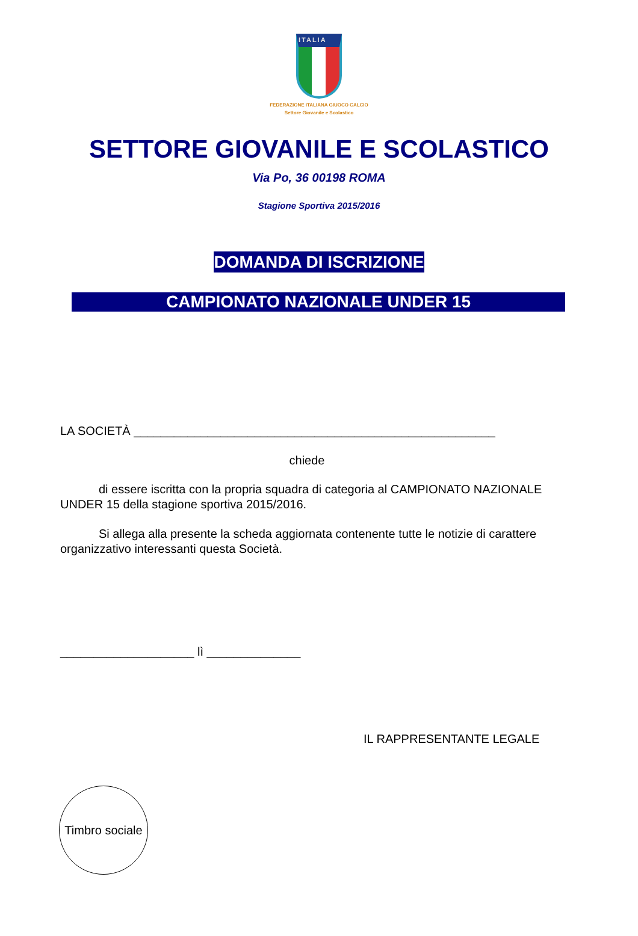ITALIA
FEDERAZIONE ITALIANA GIUOCO CALCIO
Settore Giovanile e Scolastico
SETTORE GIOVANILE E SCOLASTICO
Via Po, 36 00198 ROMA
Stagione Sportiva 2015/2016
DOMANDA DI ISCRIZIONE
CAMPIONATO NAZIONALE UNDER 15
LA SOCIETÀ ______________________________________________________
chiede
di essere iscritta con la propria squadra di categoria al CAMPIONATO NAZIONALE UNDER 15 della stagione sportiva 2015/2016.
Si allega alla presente la scheda aggiornata contenente tutte le notizie di carattere organizzativo interessanti questa Società.
____________________ lì ______________
IL RAPPRESENTANTE LEGALE
Timbro sociale